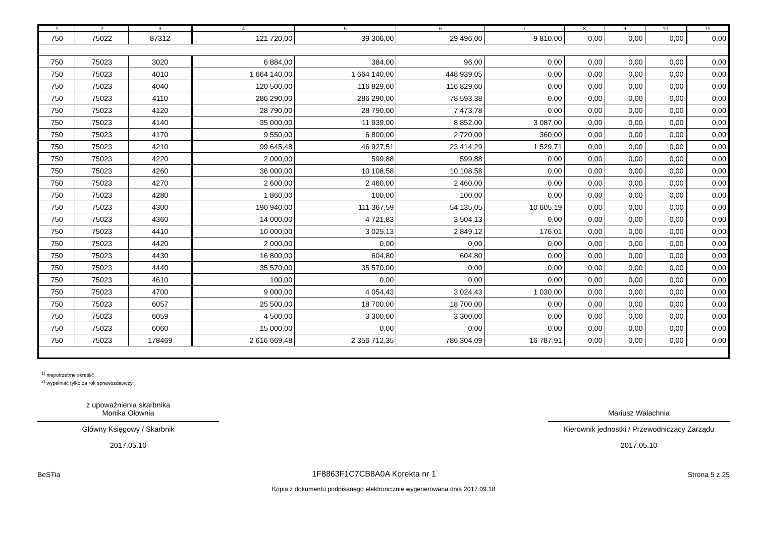| 1 | 2 | 3 | 4 | 5 | 6 | 7 | 8 | 9 | 10 | 11 |
| --- | --- | --- | --- | --- | --- | --- | --- | --- | --- | --- |
| 750 | 75022 | 87312 | 121 720,00 | 39 306,00 | 29 496,00 | 9 810,00 | 0,00 | 0,00 | 0,00 | 0,00 |
| 750 | 75023 | 3020 | 6 884,00 | 384,00 | 96,00 | 0,00 | 0,00 | 0,00 | 0,00 | 0,00 |
| 750 | 75023 | 4010 | 1 664 140,00 | 1 664 140,00 | 448 939,05 | 0,00 | 0,00 | 0,00 | 0,00 | 0,00 |
| 750 | 75023 | 4040 | 120 500,00 | 116 829,60 | 116 829,60 | 0,00 | 0,00 | 0,00 | 0,00 | 0,00 |
| 750 | 75023 | 4110 | 286 290,00 | 286 290,00 | 78 593,38 | 0,00 | 0,00 | 0,00 | 0,00 | 0,00 |
| 750 | 75023 | 4120 | 28 790,00 | 28 790,00 | 7 473,78 | 0,00 | 0,00 | 0,00 | 0,00 | 0,00 |
| 750 | 75023 | 4140 | 35 000,00 | 11 939,00 | 8 852,00 | 3 087,00 | 0,00 | 0,00 | 0,00 | 0,00 |
| 750 | 75023 | 4170 | 9 550,00 | 6 800,00 | 2 720,00 | 360,00 | 0,00 | 0,00 | 0,00 | 0,00 |
| 750 | 75023 | 4210 | 99 645,48 | 46 927,51 | 23 414,29 | 1 529,71 | 0,00 | 0,00 | 0,00 | 0,00 |
| 750 | 75023 | 4220 | 2 000,00 | 599,88 | 599,88 | 0,00 | 0,00 | 0,00 | 0,00 | 0,00 |
| 750 | 75023 | 4260 | 36 000,00 | 10 108,58 | 10 108,58 | 0,00 | 0,00 | 0,00 | 0,00 | 0,00 |
| 750 | 75023 | 4270 | 2 600,00 | 2 460,00 | 2 460,00 | 0,00 | 0,00 | 0,00 | 0,00 | 0,00 |
| 750 | 75023 | 4280 | 1 860,00 | 100,00 | 100,00 | 0,00 | 0,00 | 0,00 | 0,00 | 0,00 |
| 750 | 75023 | 4300 | 190 940,00 | 111 367,59 | 54 135,05 | 10 605,19 | 0,00 | 0,00 | 0,00 | 0,00 |
| 750 | 75023 | 4360 | 14 000,00 | 4 721,83 | 3 504,13 | 0,00 | 0,00 | 0,00 | 0,00 | 0,00 |
| 750 | 75023 | 4410 | 10 000,00 | 3 025,13 | 2 849,12 | 176,01 | 0,00 | 0,00 | 0,00 | 0,00 |
| 750 | 75023 | 4420 | 2 000,00 | 0,00 | 0,00 | 0,00 | 0,00 | 0,00 | 0,00 | 0,00 |
| 750 | 75023 | 4430 | 16 800,00 | 604,80 | 604,80 | 0,00 | 0,00 | 0,00 | 0,00 | 0,00 |
| 750 | 75023 | 4440 | 35 570,00 | 35 570,00 | 0,00 | 0,00 | 0,00 | 0,00 | 0,00 | 0,00 |
| 750 | 75023 | 4610 | 100,00 | 0,00 | 0,00 | 0,00 | 0,00 | 0,00 | 0,00 | 0,00 |
| 750 | 75023 | 4700 | 9 000,00 | 4 054,43 | 3 024,43 | 1 030,00 | 0,00 | 0,00 | 0,00 | 0,00 |
| 750 | 75023 | 6057 | 25 500,00 | 18 700,00 | 18 700,00 | 0,00 | 0,00 | 0,00 | 0,00 | 0,00 |
| 750 | 75023 | 6059 | 4 500,00 | 3 300,00 | 3 300,00 | 0,00 | 0,00 | 0,00 | 0,00 | 0,00 |
| 750 | 75023 | 6060 | 15 000,00 | 0,00 | 0,00 | 0,00 | 0,00 | 0,00 | 0,00 | 0,00 |
| 750 | 75023 | 178469 | 2 616 669,48 | 2 356 712,35 | 786 304,09 | 16 787,91 | 0,00 | 0,00 | 0,00 | 0,00 |
<sup>1)</sup> niepotrzebne skreślić
<sup>2)</sup> wypełniać tylko za rok sprawozdawczy
z upoważnienia skarbnika
Monika Ołownia
Główny Księgowy / Skarbnik
2017.05.10
Mariusz Walachnia
Kierownik jednostki / Przewodniczący Zarządu
2017.05.10
BeSTia 1F8863F1C7CB8A0A Korekta nr 1 Strona 5 z 25
Kopia z dokumentu podpisanego elektronicznie wygenerowana dnia 2017.09.18